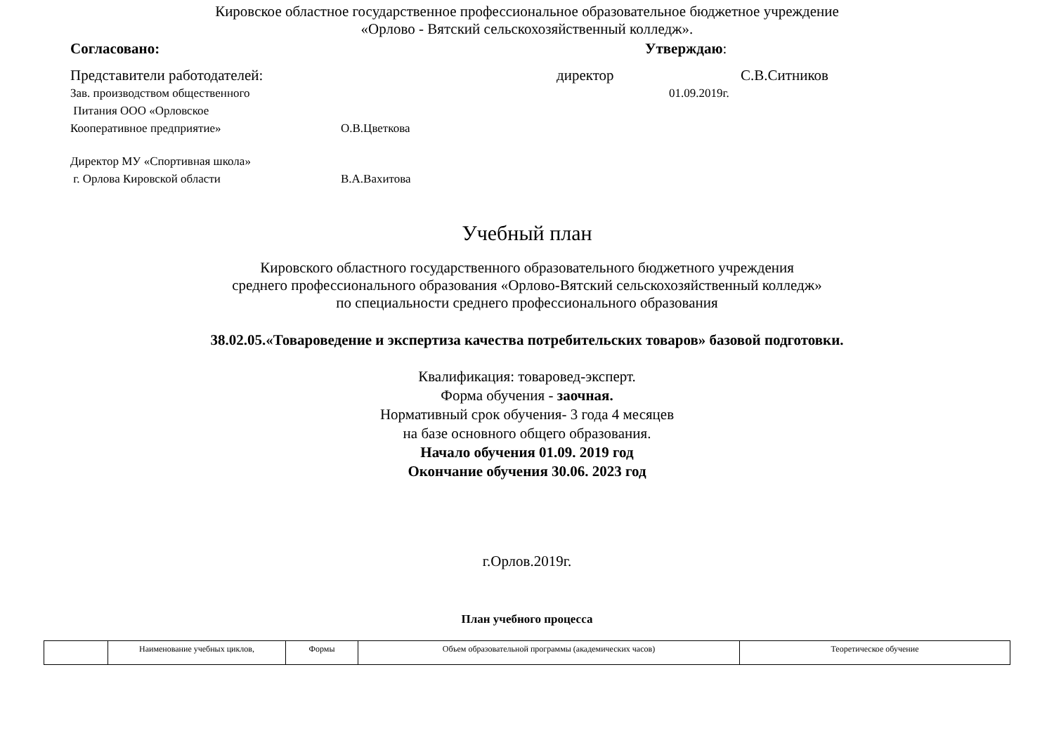Кировское областное государственное профессиональное образовательное бюджетное учреждение
«Орлово - Вятский сельскохозяйственный колледж».
Согласовано: Утверждаю:
Представители работодателей: директор С.В.Ситников
Зав. производством общественного 01.09.2019г.
Питания ООО «Орловское
Кооперативное предприятие» О.В.Цветкова
Директор МУ «Спортивная школа»
г. Орлова Кировской области В.А.Вахитова
Учебный план
Кировского областного государственного образовательного бюджетного учреждения
среднего профессионального образования «Орлово-Вятский сельскохозяйственный колледж»
по специальности среднего профессионального образования
38.02.05.«Товароведение и экспертиза качества потребительских товаров» базовой подготовки.
Квалификация: товаровед-эксперт.
Форма обучения - заочная.
Нормативный срок обучения- 3 года 4 месяцев
на базе основного общего образования.
Начало обучения 01.09. 2019 год
Окончание обучения 30.06. 2023 год
г.Орлов.2019г.
План учебного процесса
| | Наименование учебных циклов, | Формы | Объем образовательной программы (академических часов) | Теоретическое обучение |